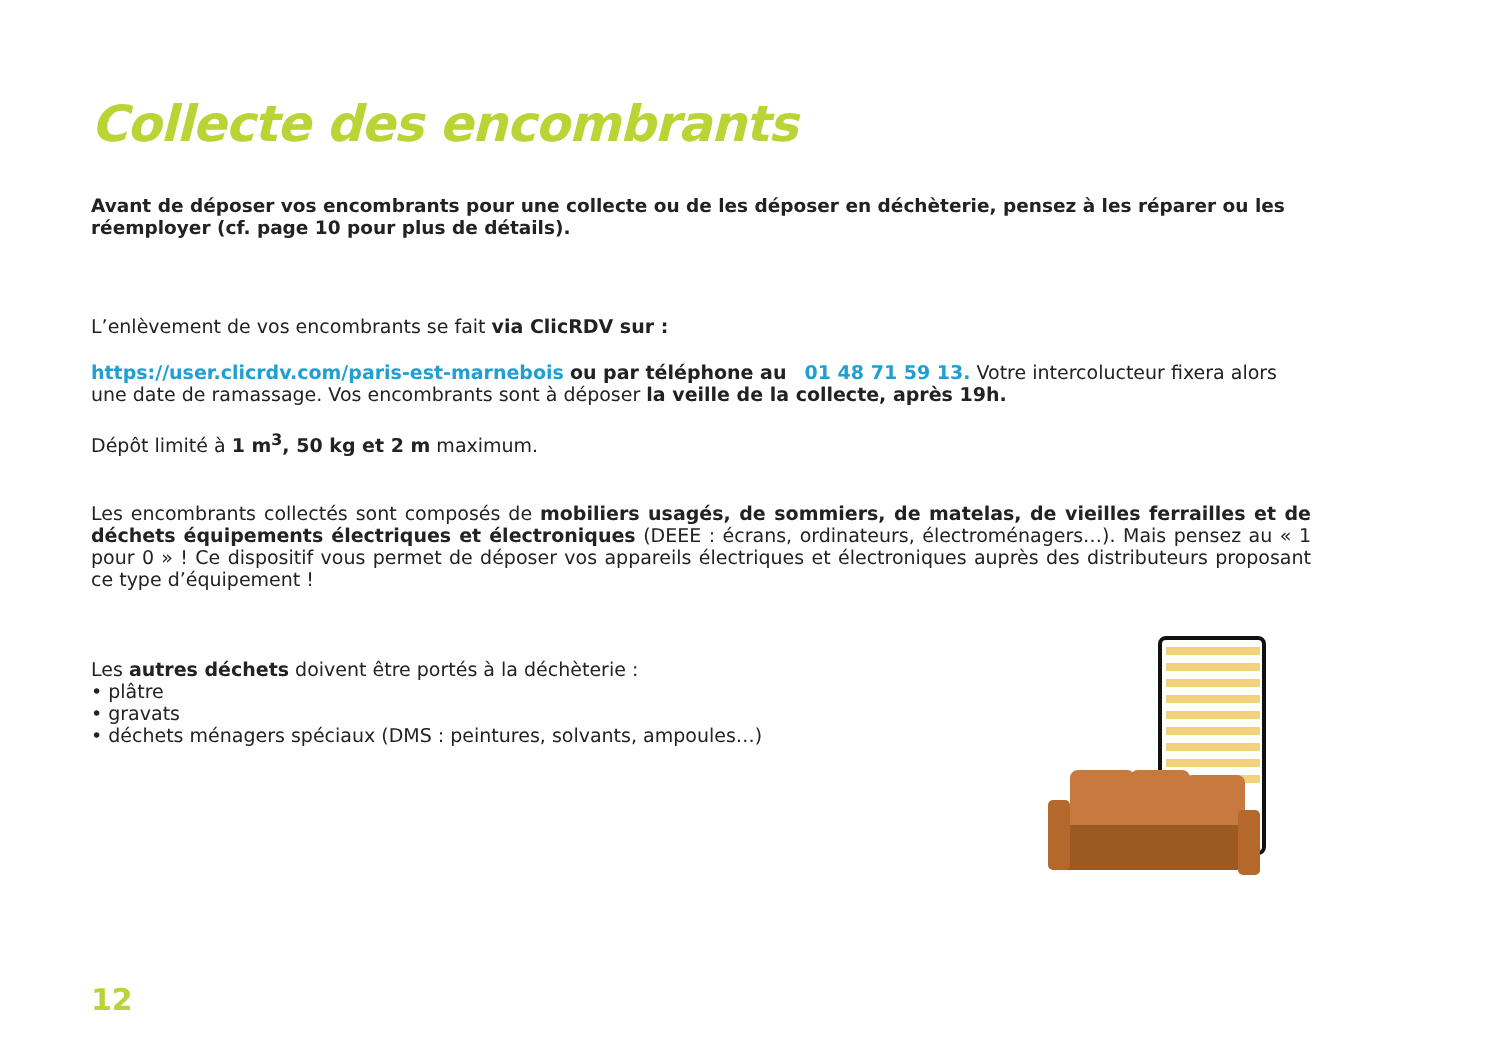Collecte des encombrants
Avant de déposer vos encombrants pour une collecte ou de les déposer en déchèterie, pensez à les réparer ou les réemployer (cf. page 10 pour plus de détails).
L’enlèvement de vos encombrants se fait via ClicRDV sur :
https://user.clicrdv.com/paris-est-marnebois ou par téléphone au 01 48 71 59 13. Votre intercolucteur fixera alors une date de ramassage. Vos encombrants sont à déposer la veille de la collecte, après 19h.
Dépôt limité à 1 m<sup>3</sup>, 50 kg et 2 m maximum.
Les encombrants collectés sont composés de mobiliers usagés, de sommiers, de matelas, de vieilles ferrailles et de déchets équipements électriques et électroniques (DEEE : écrans, ordinateurs, électroménagers…). Mais pensez au « 1 pour 0 » ! Ce dispositif vous permet de déposer vos appareils électriques et électroniques auprès des distributeurs proposant ce type d’équipement !
Les autres déchets doivent être portés à la déchèterie :
• plâtre
• gravats
• déchets ménagers spéciaux (DMS : peintures, solvants, ampoules…)
12